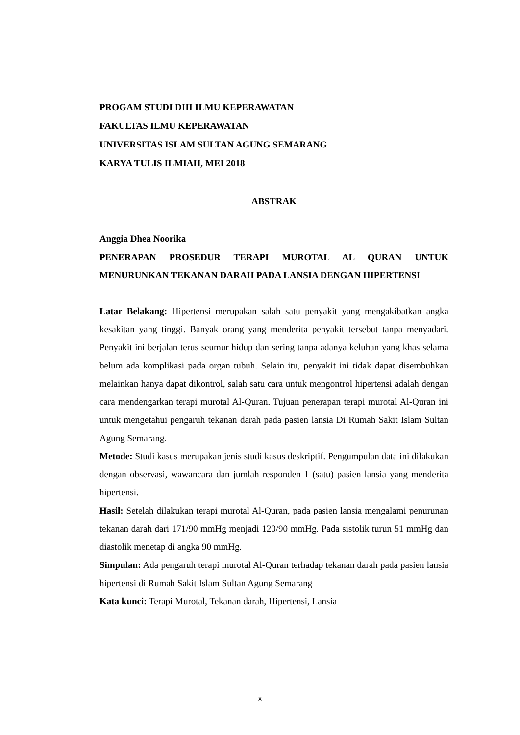PROGAM STUDI DIII ILMU KEPERAWATAN
FAKULTAS ILMU KEPERAWATAN
UNIVERSITAS ISLAM SULTAN AGUNG SEMARANG
KARYA TULIS ILMIAH, MEI 2018
ABSTRAK
Anggia Dhea Noorika
PENERAPAN PROSEDUR TERAPI MUROTAL AL QURAN UNTUK MENURUNKAN TEKANAN DARAH PADA LANSIA DENGAN HIPERTENSI
Latar Belakang: Hipertensi merupakan salah satu penyakit yang mengakibatkan angka kesakitan yang tinggi. Banyak orang yang menderita penyakit tersebut tanpa menyadari. Penyakit ini berjalan terus seumur hidup dan sering tanpa adanya keluhan yang khas selama belum ada komplikasi pada organ tubuh. Selain itu, penyakit ini tidak dapat disembuhkan melainkan hanya dapat dikontrol, salah satu cara untuk mengontrol hipertensi adalah dengan cara mendengarkan terapi murotal Al-Quran. Tujuan penerapan terapi murotal Al-Quran ini untuk mengetahui pengaruh tekanan darah pada pasien lansia Di Rumah Sakit Islam Sultan Agung Semarang.
Metode: Studi kasus merupakan jenis studi kasus deskriptif. Pengumpulan data ini dilakukan dengan observasi, wawancara dan jumlah responden 1 (satu) pasien lansia yang menderita hipertensi.
Hasil: Setelah dilakukan terapi murotal Al-Quran, pada pasien lansia mengalami penurunan tekanan darah dari 171/90 mmHg menjadi 120/90 mmHg. Pada sistolik turun 51 mmHg dan diastolik menetap di angka 90 mmHg.
Simpulan: Ada pengaruh terapi murotal Al-Quran terhadap tekanan darah pada pasien lansia hipertensi di Rumah Sakit Islam Sultan Agung Semarang
Kata kunci: Terapi Murotal, Tekanan darah, Hipertensi, Lansia
x